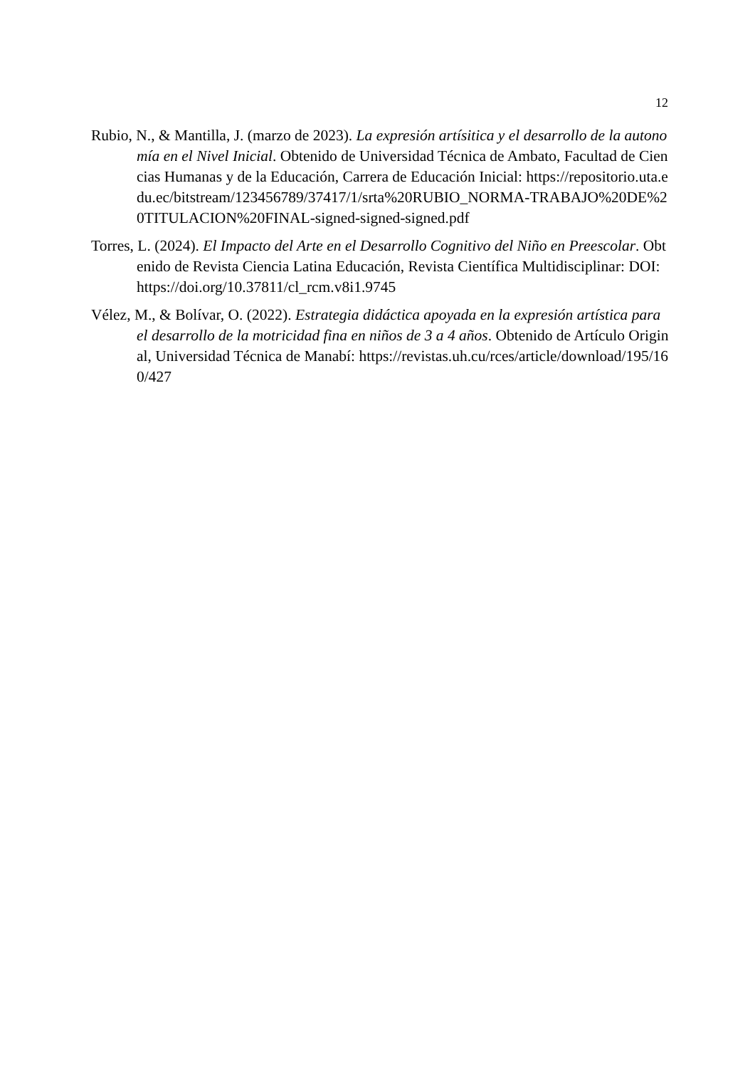12
Rubio, N., & Mantilla, J. (marzo de 2023). La expresión artísitica y el desarrollo de la autonomía en el Nivel Inicial. Obtenido de Universidad Técnica de Ambato, Facultad de Ciencias Humanas y de la Educación, Carrera de Educación Inicial: https://repositorio.uta.edu.ec/bitstream/123456789/37417/1/srta%20RUBIO_NORMA-TRABAJO%20DE%20TITULACION%20FINAL-signed-signed-signed.pdf
Torres, L. (2024). El Impacto del Arte en el Desarrollo Cognitivo del Niño en Preescolar. Obtenido de Revista Ciencia Latina Educación, Revista Científica Multidisciplinar: DOI: https://doi.org/10.37811/cl_rcm.v8i1.9745
Vélez, M., & Bolívar, O. (2022). Estrategia didáctica apoyada en la expresión artística para el desarrollo de la motricidad fina en niños de 3 a 4 años. Obtenido de Artículo Original, Universidad Técnica de Manabí: https://revistas.uh.cu/rces/article/download/195/160/427